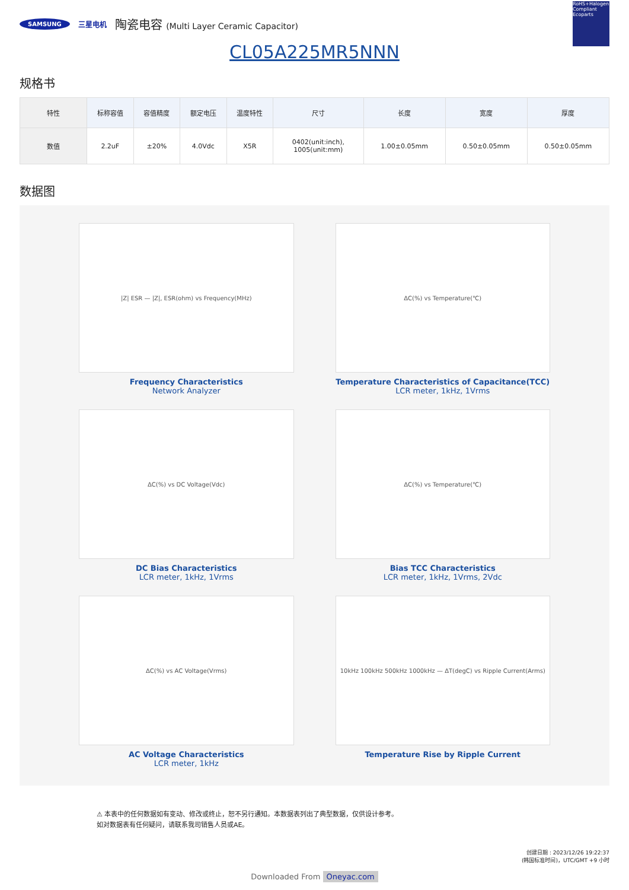SAMSUNG 三星电机 陶瓷电容 (Multi Layer Ceramic Capacitor) RoHS+Halogen Compliant Ecoparts
CL05A225MR5NNN
规格书
| 特性 | 标称容值 | 容值精度 | 额定电压 | 温度特性 | 尺寸 | 长度 | 宽度 | 厚度 |
| --- | --- | --- | --- | --- | --- | --- | --- | --- |
| 数值 | 2.2uF | ±20% | 4.0Vdc | X5R | 0402(unit:inch), 1005(unit:mm) | 1.00±0.05mm | 0.50±0.05mm | 0.50±0.05mm |
数据图
|Z| ESR — |Z|, ESR(ohm) vs Frequency(MHz)
Frequency Characteristics
Network Analyzer
ΔC(%) vs Temperature(℃)
Temperature Characteristics of Capacitance(TCC)
LCR meter, 1kHz, 1Vrms
ΔC(%) vs DC Voltage(Vdc)
DC Bias Characteristics
LCR meter, 1kHz, 1Vrms
ΔC(%) vs Temperature(℃)
Bias TCC Characteristics
LCR meter, 1kHz, 1Vrms, 2Vdc
ΔC(%) vs AC Voltage(Vrms)
AC Voltage Characteristics
LCR meter, 1kHz
10kHz 100kHz 500kHz 1000kHz — ΔT(degC) vs Ripple Current(Arms)
Temperature Rise by Ripple Current
⚠ 本表中的任何数据如有变动、修改或终止，恕不另行通知。本数据表列出了典型数据，仅供设计参考。
如对数据表有任何疑问，请联系我司销售人员或AE。
创建日期 : 2023/12/26 19:22:37
(韩国标准时间)，UTC/GMT +9 小时
Downloaded From Oneyac.com